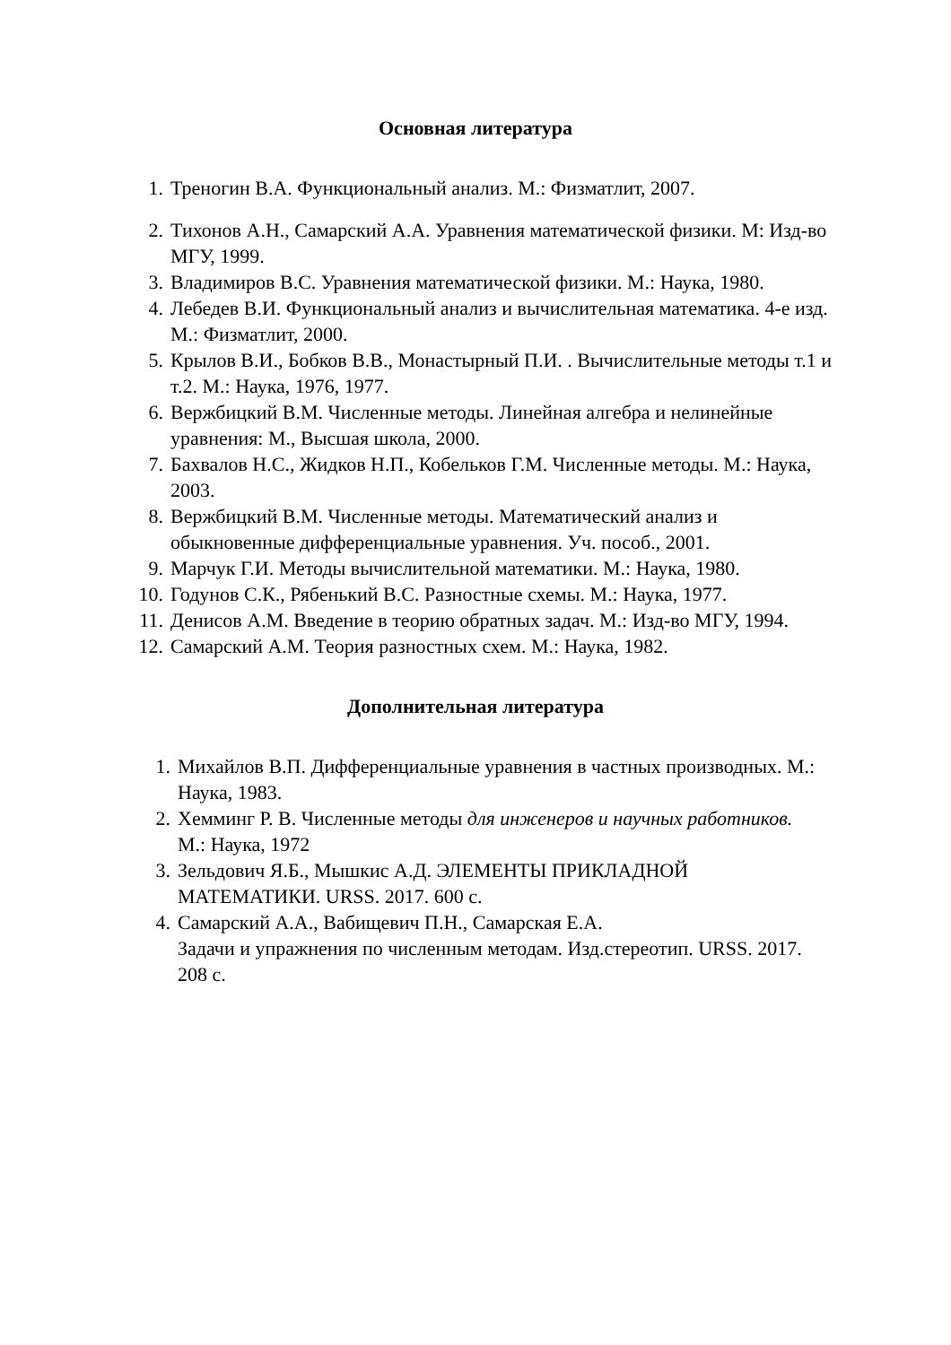Основная литература
1. Треногин В.А. Функциональный анализ. М.: Физматлит, 2007.
2. Тихонов А.Н., Самарский А.А. Уравнения математической физики. М: Изд-во МГУ, 1999.
3. Владимиров В.С. Уравнения математической физики. М.: Наука, 1980.
4. Лебедев В.И. Функциональный анализ и вычислительная математика. 4-е изд. М.: Физматлит, 2000.
5. Крылов В.И., Бобков В.В., Монастырный П.И. . Вычислительные методы т.1 и т.2. М.: Наука, 1976, 1977.
6. Вержбицкий В.М. Численные методы. Линейная алгебра и нелинейные уравнения: М., Высшая школа, 2000.
7. Бахвалов Н.С., Жидков Н.П., Кобельков Г.М. Численные методы. М.: Наука, 2003.
8. Вержбицкий В.М. Численные методы. Математический анализ и обыкновенные дифференциальные уравнения. Уч. пособ., 2001.
9. Марчук Г.И. Методы вычислительной математики. М.: Наука, 1980.
10. Годунов С.К., Рябенький В.С. Разностные схемы. М.: Наука, 1977.
11. Денисов А.М. Введение в теорию обратных задач. М.: Изд-во МГУ, 1994.
12. Самарский А.М. Теория разностных схем. М.: Наука, 1982.
Дополнительная литература
1. Михайлов В.П. Дифференциальные уравнения в частных производных. М.: Наука, 1983.
2. Хемминг Р. В. Численные методы для инженеров и научных работников. М.: Наука, 1972
3. Зельдович Я.Б., Мышкис А.Д. ЭЛЕМЕНТЫ ПРИКЛАДНОЙ МАТЕМАТИКИ. URSS. 2017. 600 с.
4. Самарский А.А., Вабищевич П.Н., Самарская Е.А.
Задачи и упражнения по численным методам. Изд.стереотип. URSS. 2017. 208 с.